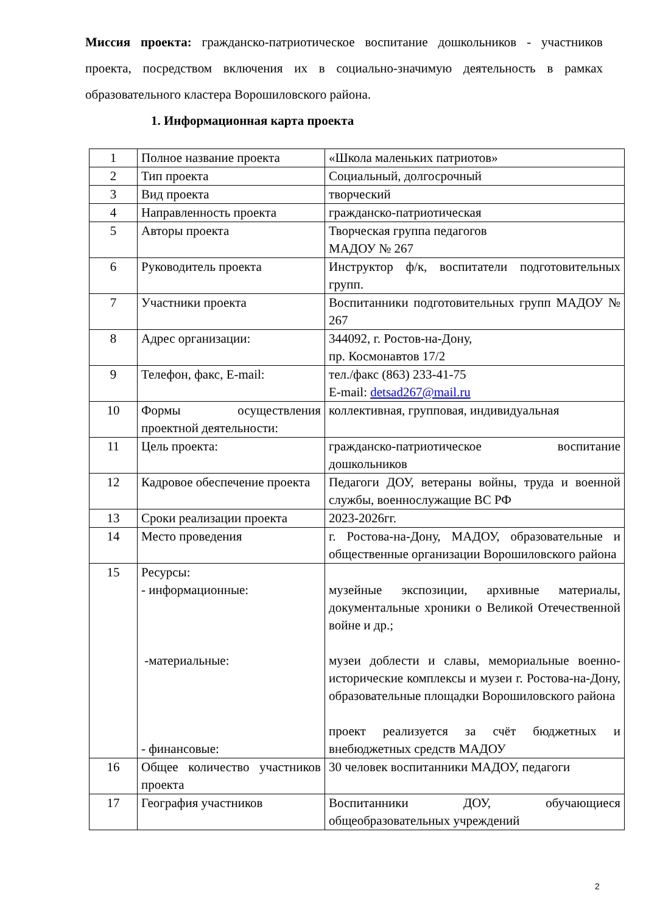Миссия проекта: гражданско-патриотическое воспитание дошкольников - участников проекта, посредством включения их в социально-значимую деятельность в рамках образовательного кластера Ворошиловского района.
1. Информационная карта проекта
| 1 | Полное название проекта | «Школа маленьких патриотов» |
| 2 | Тип проекта | Социальный, долгосрочный |
| 3 | Вид проекта | творческий |
| 4 | Направленность проекта | гражданско-патриотическая |
| 5 | Авторы проекта | Творческая группа педагогов МАДОУ № 267 |
| 6 | Руководитель проекта | Инструктор ф/к, воспитатели подготовительных групп. |
| 7 | Участники проекта | Воспитанники подготовительных групп МАДОУ № 267 |
| 8 | Адрес организации: | 344092, г. Ростов-на-Дону, пр. Космонавтов 17/2 |
| 9 | Телефон, факс, E-mail: | тел./факс (863) 233-41-75 E-mail: detsad267@mail.ru |
| 10 | Формы осуществления проектной деятельности: | коллективная, групповая, индивидуальная |
| 11 | Цель проекта: | гражданско-патриотическое воспитание дошкольников |
| 12 | Кадровое обеспечение проекта | Педагоги ДОУ, ветераны войны, труда и военной службы, военнослужащие ВС РФ |
| 13 | Сроки реализации проекта | 2023-2026гг. |
| 14 | Место проведения | г. Ростова-на-Дону, МАДОУ, образовательные и общественные организации Ворошиловского района |
| 15 | Ресурсы: - информационные: -материальные: - финансовые: | музейные экспозиции, архивные материалы, документальные хроники о Великой Отечественной войне и др.; музеи доблести и славы, мемориальные военно-исторические комплексы и музеи г. Ростова-на-Дону, образовательные площадки Ворошиловского района проект реализуется за счёт бюджетных и внебюджетных средств МАДОУ |
| 16 | Общее количество участников проекта | 30 человек воспитанники МАДОУ, педагоги |
| 17 | География участников | Воспитанники ДОУ, обучающиеся общеобразовательных учреждений |
2